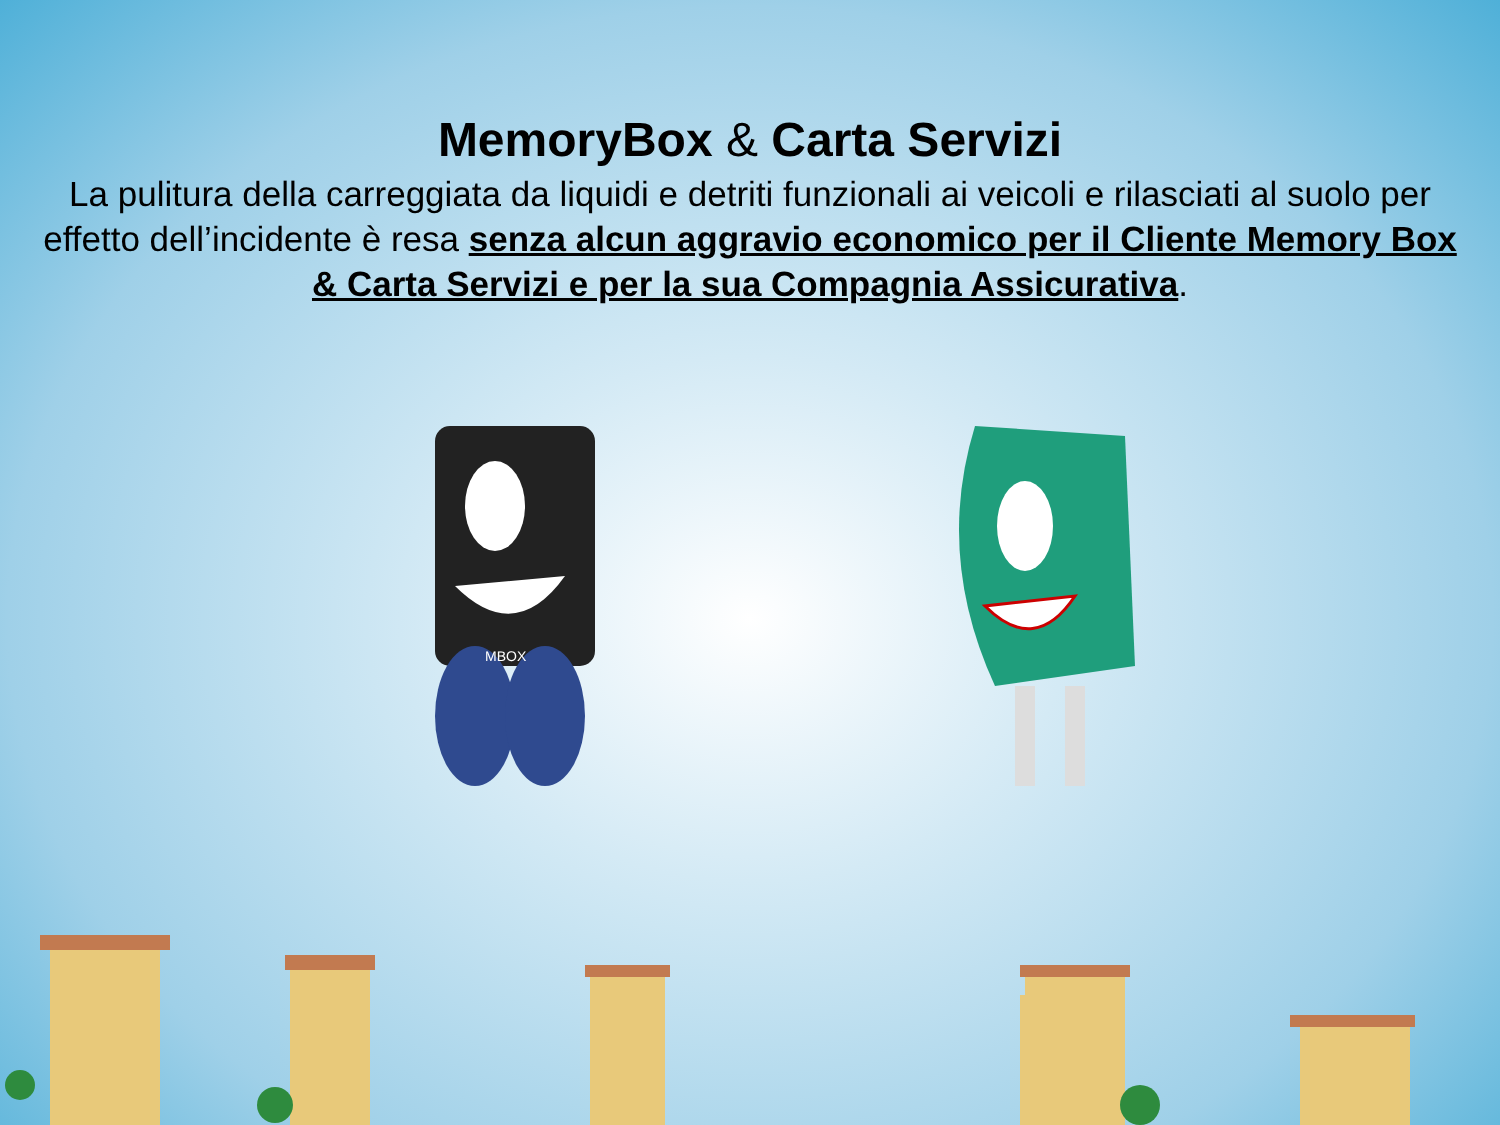MemoryBox & Carta Servizi
La pulitura della carreggiata da liquidi e detriti funzionali ai veicoli e rilasciati al suolo per effetto dell’incidente è resa senza alcun aggravio economico per il Cliente Memory Box & Carta Servizi e per la sua Compagnia Assicurativa.
MBOX